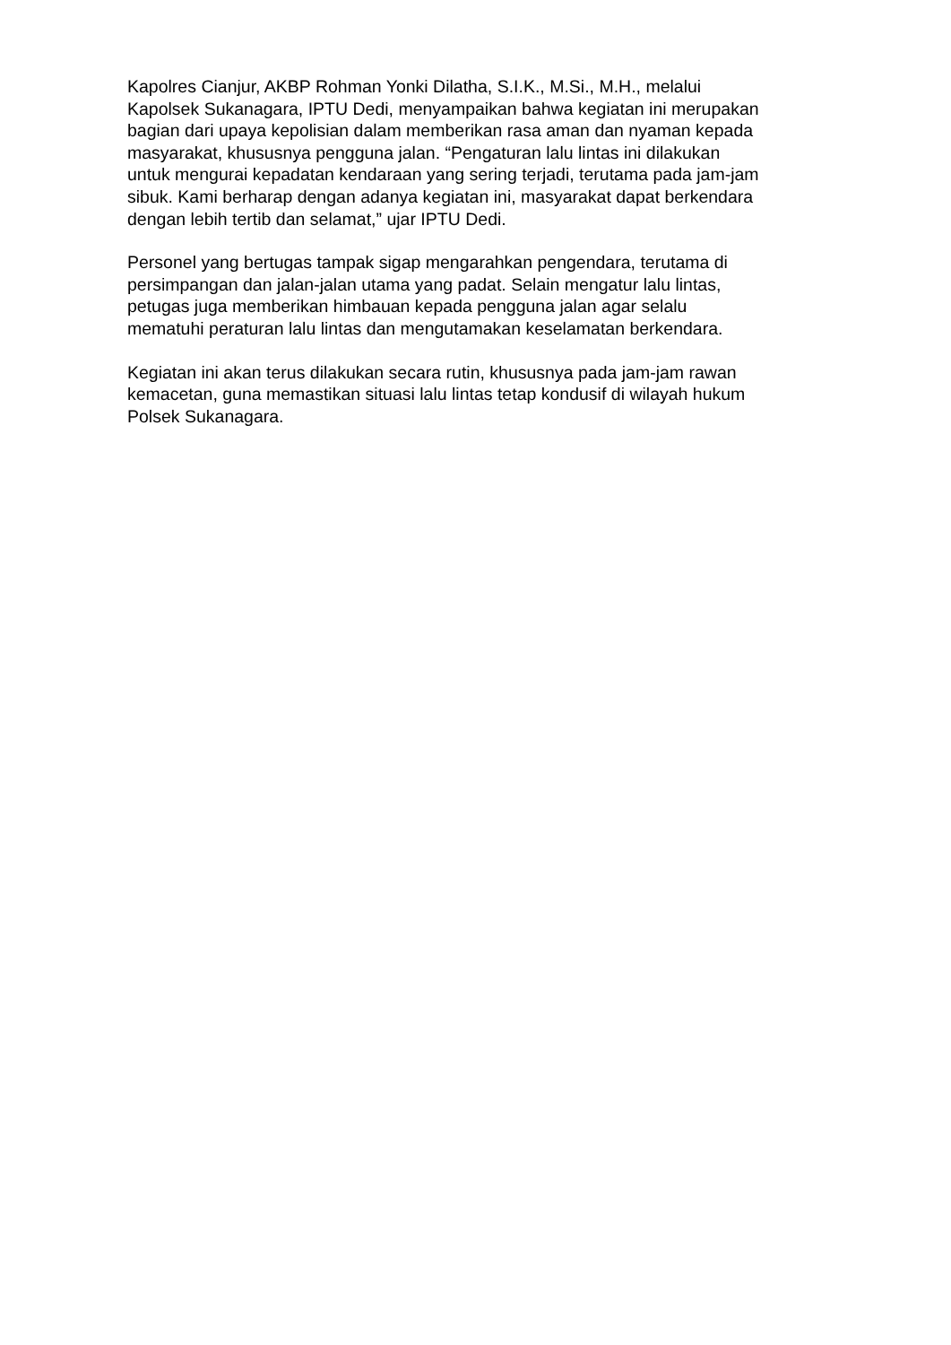Kapolres Cianjur, AKBP Rohman Yonki Dilatha, S.I.K., M.Si., M.H., melalui
Kapolsek Sukanagara, IPTU Dedi, menyampaikan bahwa kegiatan ini merupakan
bagian dari upaya kepolisian dalam memberikan rasa aman dan nyaman kepada
masyarakat, khususnya pengguna jalan. “Pengaturan lalu lintas ini dilakukan
untuk mengurai kepadatan kendaraan yang sering terjadi, terutama pada jam-jam
sibuk. Kami berharap dengan adanya kegiatan ini, masyarakat dapat berkendara
dengan lebih tertib dan selamat,” ujar IPTU Dedi.
Personel yang bertugas tampak sigap mengarahkan pengendara, terutama di
persimpangan dan jalan-jalan utama yang padat. Selain mengatur lalu lintas,
petugas juga memberikan himbauan kepada pengguna jalan agar selalu
mematuhi peraturan lalu lintas dan mengutamakan keselamatan berkendara.
Kegiatan ini akan terus dilakukan secara rutin, khususnya pada jam-jam rawan
kemacetan, guna memastikan situasi lalu lintas tetap kondusif di wilayah hukum
Polsek Sukanagara.